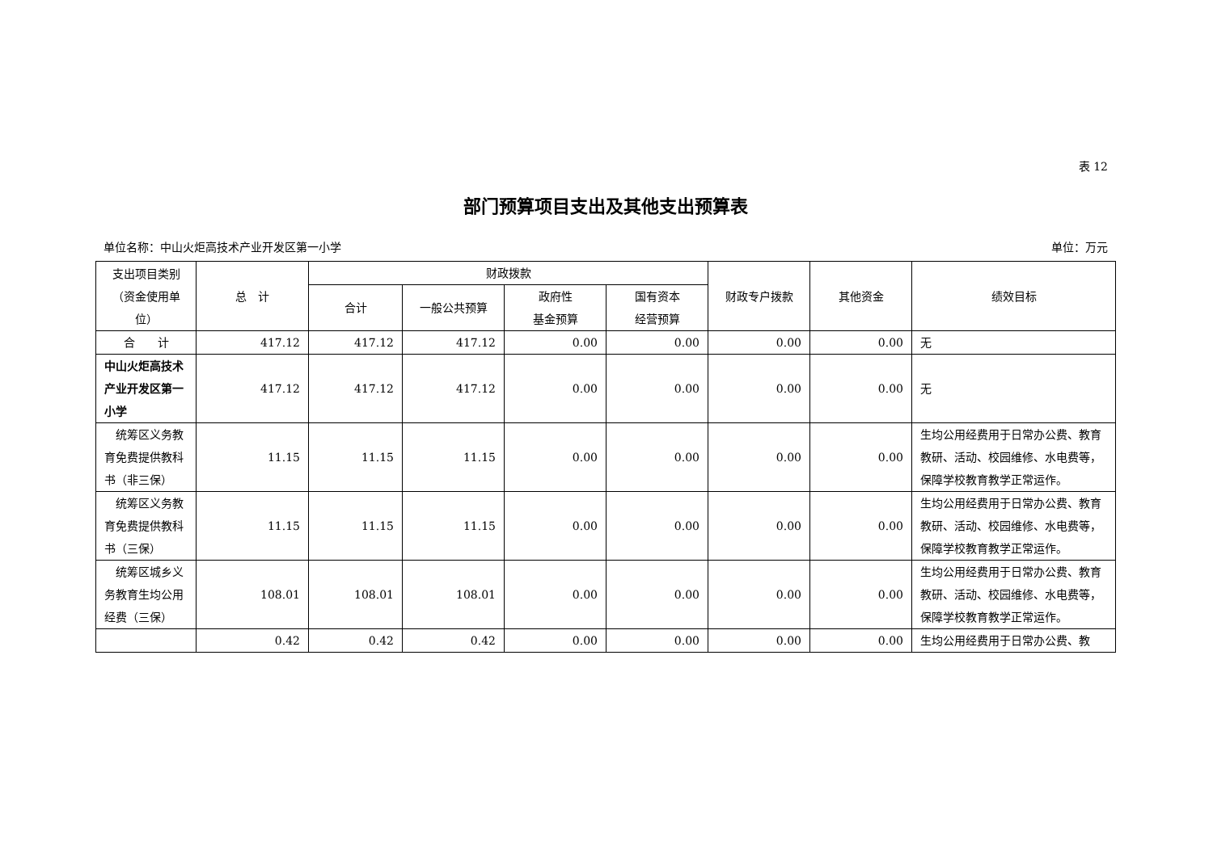表 12
部门预算项目支出及其他支出预算表
单位名称：中山火炬高技术产业开发区第一小学 单位：万元
| 支出项目类别（资金使用单位） | 总 计 | 财政拨款 | | | | 财政专户拨款 | 其他资金 | 绩效目标 |
| --- | --- | --- | --- | --- | --- | --- | --- | --- |
| | | 合计 | 一般公共预算 | 政府性 基金预算 | 国有资本 经营预算 | | | |
| 合 计 | 417.12 | 417.12 | 417.12 | 0.00 | 0.00 | 0.00 | 0.00 | 无 |
| 中山火炬高技术产业开发区第一小学 | 417.12 | 417.12 | 417.12 | 0.00 | 0.00 | 0.00 | 0.00 | 无 |
| 统筹区义务教育免费提供教科书（非三保） | 11.15 | 11.15 | 11.15 | 0.00 | 0.00 | 0.00 | 0.00 | 生均公用经费用于日常办公费、教育教研、活动、校园维修、水电费等，保障学校教育教学正常运作。 |
| 统筹区义务教育免费提供教科书（三保） | 11.15 | 11.15 | 11.15 | 0.00 | 0.00 | 0.00 | 0.00 | 生均公用经费用于日常办公费、教育教研、活动、校园维修、水电费等，保障学校教育教学正常运作。 |
| 统筹区城乡义务教育生均公用经费（三保） | 108.01 | 108.01 | 108.01 | 0.00 | 0.00 | 0.00 | 0.00 | 生均公用经费用于日常办公费、教育教研、活动、校园维修、水电费等，保障学校教育教学正常运作。 |
| | 0.42 | 0.42 | 0.42 | 0.00 | 0.00 | 0.00 | 0.00 | 生均公用经费用于日常办公费、教 |